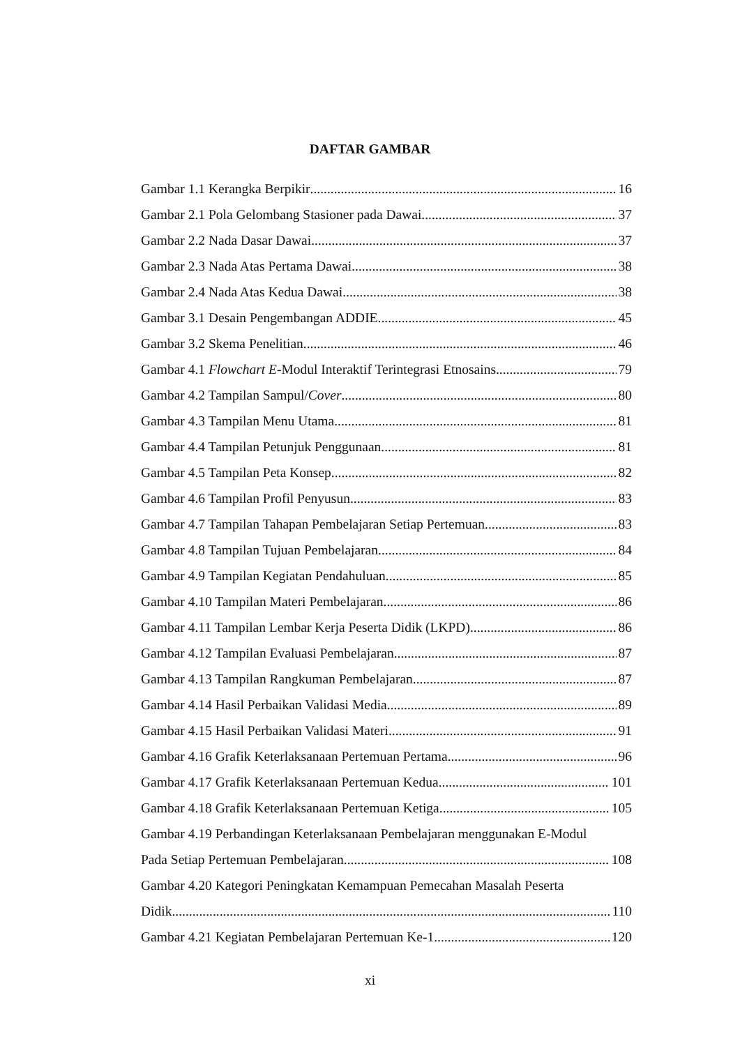DAFTAR GAMBAR
Gambar 1.1 Kerangka Berpikir 16
Gambar 2.1 Pola Gelombang Stasioner pada Dawai 37
Gambar 2.2 Nada Dasar Dawai 37
Gambar 2.3 Nada Atas Pertama Dawai 38
Gambar 2.4 Nada Atas Kedua Dawai 38
Gambar 3.1 Desain Pengembangan ADDIE 45
Gambar 3.2 Skema Penelitian 46
Gambar 4.1 Flowchart E-Modul Interaktif Terintegrasi Etnosains 79
Gambar 4.2 Tampilan Sampul/Cover 80
Gambar 4.3 Tampilan Menu Utama 81
Gambar 4.4 Tampilan Petunjuk Penggunaan 81
Gambar 4.5 Tampilan Peta Konsep 82
Gambar 4.6 Tampilan Profil Penyusun 83
Gambar 4.7 Tampilan Tahapan Pembelajaran Setiap Pertemuan 83
Gambar 4.8 Tampilan Tujuan Pembelajaran 84
Gambar 4.9 Tampilan Kegiatan Pendahuluan 85
Gambar 4.10 Tampilan Materi Pembelajaran 86
Gambar 4.11 Tampilan Lembar Kerja Peserta Didik (LKPD) 86
Gambar 4.12 Tampilan Evaluasi Pembelajaran 87
Gambar 4.13 Tampilan Rangkuman Pembelajaran 87
Gambar 4.14 Hasil Perbaikan Validasi Media 89
Gambar 4.15 Hasil Perbaikan Validasi Materi 91
Gambar 4.16 Grafik Keterlaksanaan Pertemuan Pertama 96
Gambar 4.17 Grafik Keterlaksanaan Pertemuan Kedua 101
Gambar 4.18 Grafik Keterlaksanaan Pertemuan Ketiga 105
Gambar 4.19 Perbandingan Keterlaksanaan Pembelajaran menggunakan E-Modul
Pada Setiap Pertemuan Pembelajaran 108
Gambar 4.20 Kategori Peningkatan Kemampuan Pemecahan Masalah Peserta
Didik 110
Gambar 4.21 Kegiatan Pembelajaran Pertemuan Ke-1 120
xi